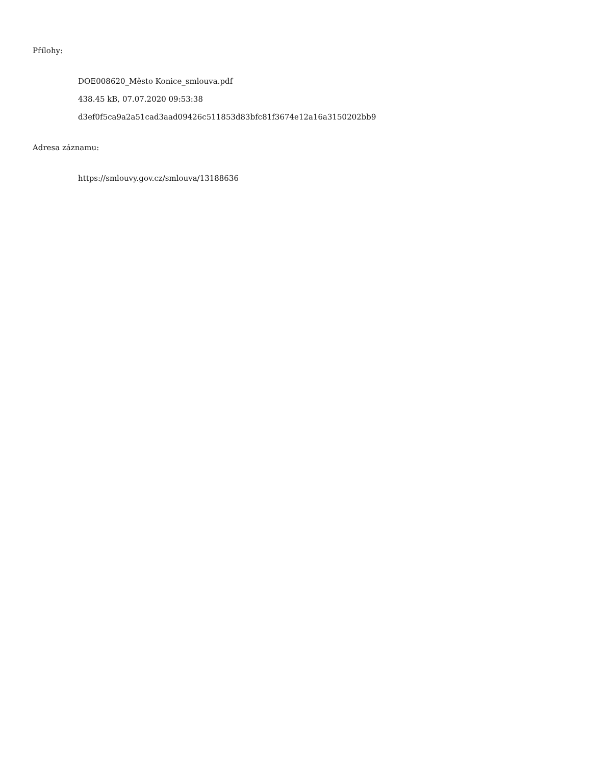Přílohy:
DOE008620_Město Konice_smlouva.pdf
438.45 kB, 07.07.2020 09:53:38
d3ef0f5ca9a2a51cad3aad09426c511853d83bfc81f3674e12a16a3150202bb9
Adresa záznamu:
https://smlouvy.gov.cz/smlouva/13188636